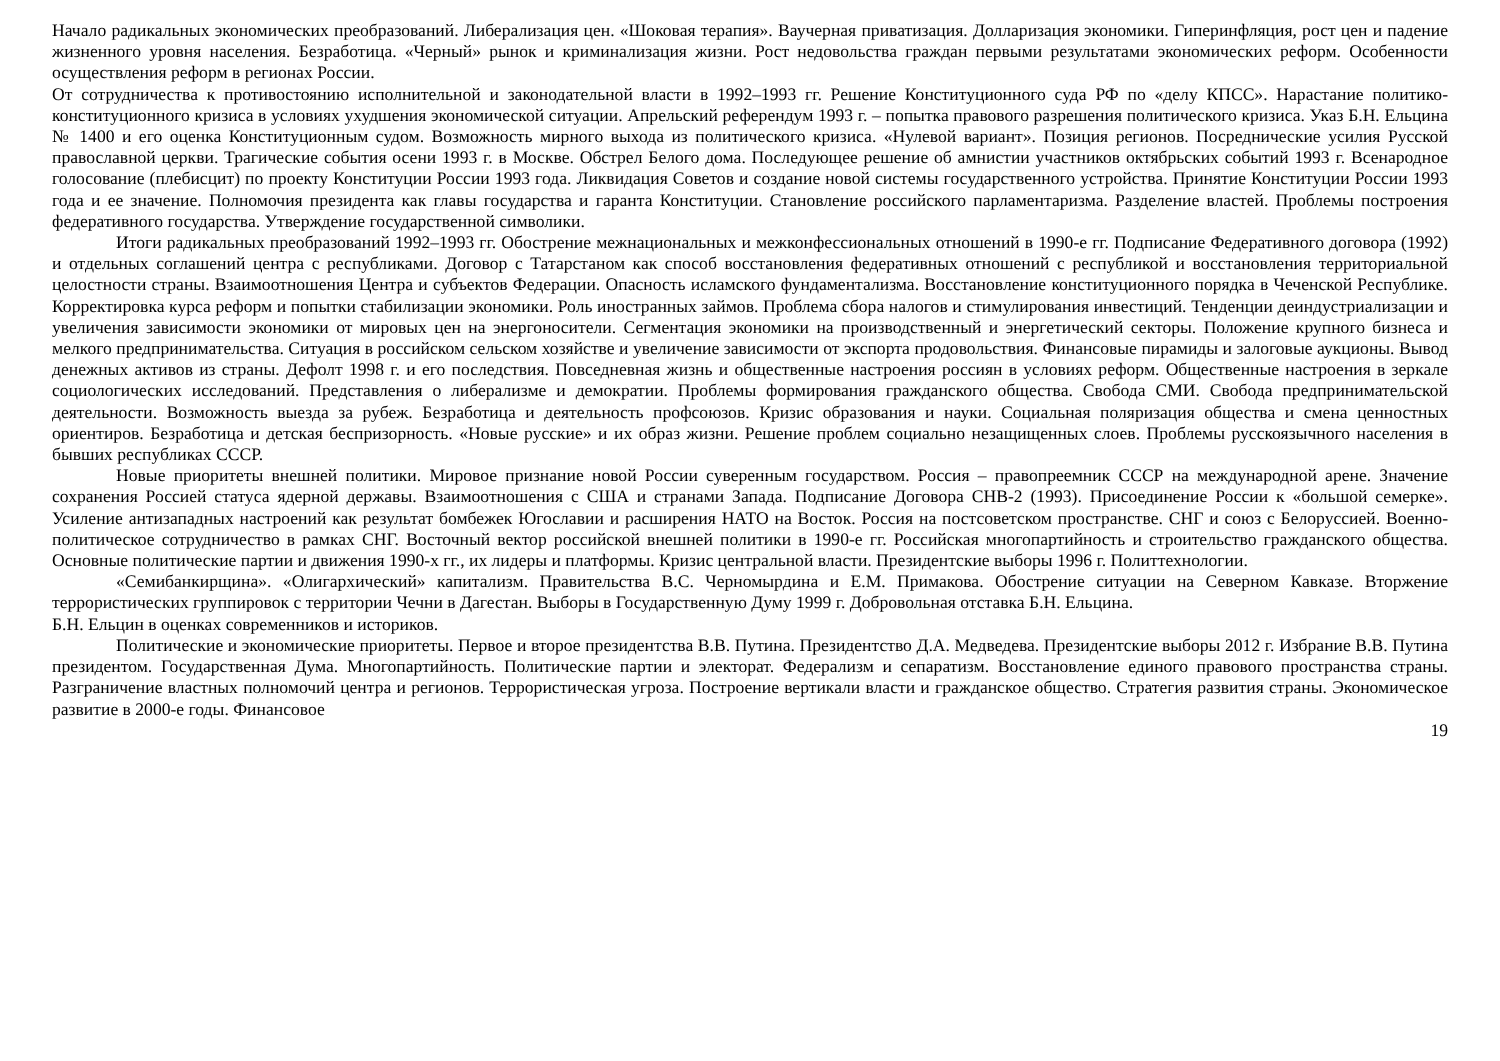Начало радикальных экономических преобразований. Либерализация цен. «Шоковая терапия». Ваучерная приватизация. Долларизация экономики. Гиперинфляция, рост цен и падение жизненного уровня населения. Безработица. «Черный» рынок и криминализация жизни. Рост недовольства граждан первыми результатами экономических реформ. Особенности осуществления реформ в регионах России.
От сотрудничества к противостоянию исполнительной и законодательной власти в 1992–1993 гг. Решение Конституционного суда РФ по «делу КПСС». Нарастание политико-конституционного кризиса в условиях ухудшения экономической ситуации. Апрельский референдум 1993 г. – попытка правового разрешения политического кризиса. Указ Б.Н. Ельцина № 1400 и его оценка Конституционным судом. Возможность мирного выхода из политического кризиса. «Нулевой вариант». Позиция регионов. Посреднические усилия Русской православной церкви. Трагические события осени 1993 г. в Москве. Обстрел Белого дома. Последующее решение об амнистии участников октябрьских событий 1993 г. Всенародное голосование (плебисцит) по проекту Конституции России 1993 года. Ликвидация Советов и создание новой системы государственного устройства. Принятие Конституции России 1993 года и ее значение. Полномочия президента как главы государства и гаранта Конституции. Становление российского парламентаризма. Разделение властей. Проблемы построения федеративного государства. Утверждение государственной символики.
Итоги радикальных преобразований 1992–1993 гг. Обострение межнациональных и межконфессиональных отношений в 1990-е гг. Подписание Федеративного договора (1992) и отдельных соглашений центра с республиками. Договор с Татарстаном как способ восстановления федеративных отношений с республикой и восстановления территориальной целостности страны. Взаимоотношения Центра и субъектов Федерации. Опасность исламского фундаментализма. Восстановление конституционного порядка в Чеченской Республике. Корректировка курса реформ и попытки стабилизации экономики. Роль иностранных займов. Проблема сбора налогов и стимулирования инвестиций. Тенденции деиндустриализации и увеличения зависимости экономики от мировых цен на энергоносители. Сегментация экономики на производственный и энергетический секторы. Положение крупного бизнеса и мелкого предпринимательства. Ситуация в российском сельском хозяйстве и увеличение зависимости от экспорта продовольствия. Финансовые пирамиды и залоговые аукционы. Вывод денежных активов из страны. Дефолт 1998 г. и его последствия. Повседневная жизнь и общественные настроения россиян в условиях реформ. Общественные настроения в зеркале социологических исследований. Представления о либерализме и демократии. Проблемы формирования гражданского общества. Свобода СМИ. Свобода предпринимательской деятельности. Возможность выезда за рубеж. Безработица и деятельность профсоюзов. Кризис образования и науки. Социальная поляризация общества и смена ценностных ориентиров. Безработица и детская беспризорность. «Новые русские» и их образ жизни. Решение проблем социально незащищенных слоев. Проблемы русскоязычного населения в бывших республиках СССР.
Новые приоритеты внешней политики. Мировое признание новой России суверенным государством. Россия – правопреемник СССР на международной арене. Значение сохранения Россией статуса ядерной державы. Взаимоотношения с США и странами Запада. Подписание Договора СНВ-2 (1993). Присоединение России к «большой семерке». Усиление антизападных настроений как результат бомбежек Югославии и расширения НАТО на Восток. Россия на постсоветском пространстве. СНГ и союз с Белоруссией. Военно-политическое сотрудничество в рамках СНГ. Восточный вектор российской внешней политики в 1990-е гг. Российская многопартийность и строительство гражданского общества. Основные политические партии и движения 1990-х гг., их лидеры и платформы. Кризис центральной власти. Президентские выборы 1996 г. Политтехнологии.
«Семибанкирщина». «Олигархический» капитализм. Правительства В.С. Черномырдина и Е.М. Примакова. Обострение ситуации на Северном Кавказе. Вторжение террористических группировок с территории Чечни в Дагестан. Выборы в Государственную Думу 1999 г. Добровольная отставка Б.Н. Ельцина.
Б.Н. Ельцин в оценках современников и историков.
Политические и экономические приоритеты. Первое и второе президентства В.В. Путина. Президентство Д.А. Медведева. Президентские выборы 2012 г. Избрание В.В. Путина президентом. Государственная Дума. Многопартийность. Политические партии и электорат. Федерализм и сепаратизм. Восстановление единого правового пространства страны. Разграничение властных полномочий центра и регионов. Террористическая угроза. Построение вертикали власти и гражданское общество. Стратегия развития страны. Экономическое развитие в 2000-е годы. Финансовое
19